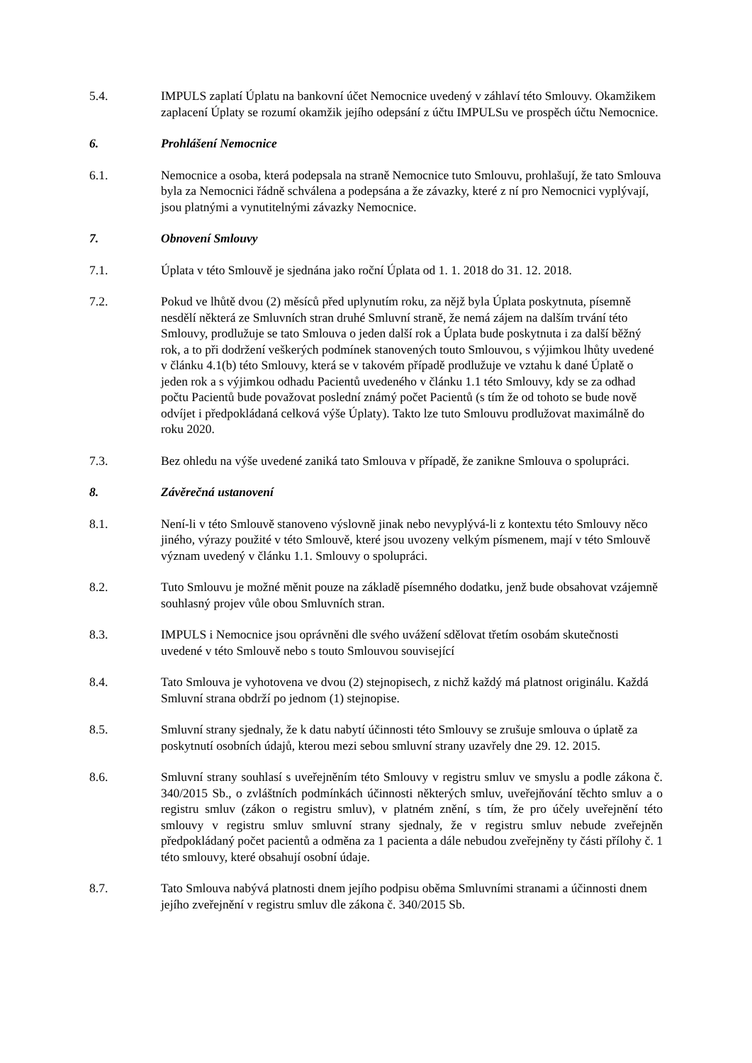5.4. IMPULS zaplatí Úplatu na bankovní účet Nemocnice uvedený v záhlaví této Smlouvy. Okamžikem zaplacení Úplaty se rozumí okamžik jejího odepsání z účtu IMPULSu ve prospěch účtu Nemocnice.
6. Prohlášení Nemocnice
6.1. Nemocnice a osoba, která podepsala na straně Nemocnice tuto Smlouvu, prohlašují, že tato Smlouva byla za Nemocnici řádně schválena a podepsána a že závazky, které z ní pro Nemocnici vyplývají, jsou platnými a vynutitelnými závazky Nemocnice.
7. Obnovení Smlouvy
7.1. Úplata v této Smlouvě je sjednána jako roční Úplata od 1. 1. 2018 do 31. 12. 2018.
7.2. Pokud ve lhůtě dvou (2) měsíců před uplynutím roku, za nějž byla Úplata poskytnuta, písemně nesdělí některá ze Smluvních stran druhé Smluvní straně, že nemá zájem na dalším trvání této Smlouvy, prodlužuje se tato Smlouva o jeden další rok a Úplata bude poskytnuta i za další běžný rok, a to při dodržení veškerých podmínek stanovených touto Smlouvou, s výjimkou lhůty uvedené v článku 4.1(b) této Smlouvy, která se v takovém případě prodlužuje ve vztahu k dané Úplatě o jeden rok a s výjimkou odhadu Pacientů uvedeného v článku 1.1 této Smlouvy, kdy se za odhad počtu Pacientů bude považovat poslední známý počet Pacientů (s tím že od tohoto se bude nově odvíjet i předpokládaná celková výše Úplaty). Takto lze tuto Smlouvu prodlužovat maximálně do roku 2020.
7.3. Bez ohledu na výše uvedené zaniká tato Smlouva v případě, že zanikne Smlouva o spolupráci.
8. Závěrečná ustanovení
8.1. Není-li v této Smlouvě stanoveno výslovně jinak nebo nevyplývá-li z kontextu této Smlouvy něco jiného, výrazy použité v této Smlouvě, které jsou uvozeny velkým písmenem, mají v této Smlouvě význam uvedený v článku 1.1. Smlouvy o spolupráci.
8.2. Tuto Smlouvu je možné měnit pouze na základě písemného dodatku, jenž bude obsahovat vzájemně souhlasný projev vůle obou Smluvních stran.
8.3. IMPULS i Nemocnice jsou oprávněni dle svého uvážení sdělovat třetím osobám skutečnosti uvedené v této Smlouvě nebo s touto Smlouvou související
8.4. Tato Smlouva je vyhotovena ve dvou (2) stejnopisech, z nichž každý má platnost originálu. Každá Smluvní strana obdrží po jednom (1) stejnopise.
8.5. Smluvní strany sjednaly, že k datu nabytí účinnosti této Smlouvy se zrušuje smlouva o úplatě za poskytnutí osobních údajů, kterou mezi sebou smluvní strany uzavřely dne 29. 12. 2015.
8.6. Smluvní strany souhlasí s uveřejněním této Smlouvy v registru smluv ve smyslu a podle zákona č. 340/2015 Sb., o zvláštních podmínkách účinnosti některých smluv, uveřejňování těchto smluv a o registru smluv (zákon o registru smluv), v platném znění, s tím, že pro účely uveřejnění této smlouvy v registru smluv smluvní strany sjednaly, že v registru smluv nebude zveřejněn předpokládaný počet pacientů a odměna za 1 pacienta a dále nebudou zveřejněny ty části přílohy č. 1 této smlouvy, které obsahují osobní údaje.
8.7. Tato Smlouva nabývá platnosti dnem jejího podpisu oběma Smluvními stranami a účinnosti dnem jejího zveřejnění v registru smluv dle zákona č. 340/2015 Sb.